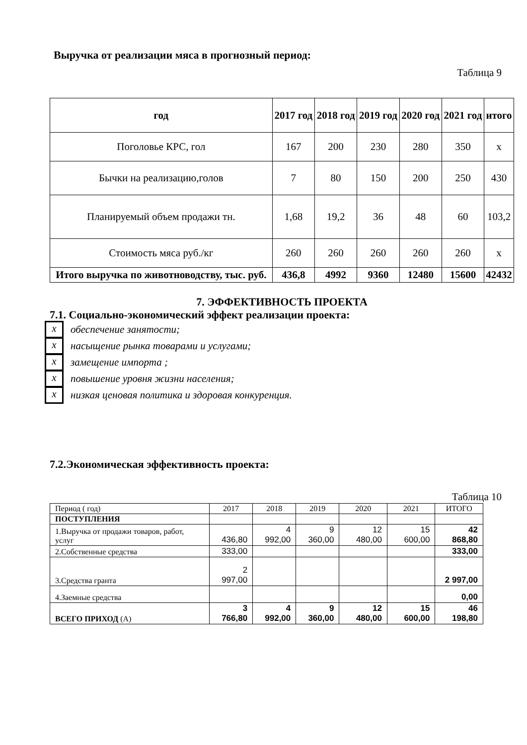Выручка от реализации мяса в прогнозный период:
Таблица 9
| год | 2017 год | 2018 год | 2019 год | 2020 год | 2021 год | итого |
| --- | --- | --- | --- | --- | --- | --- |
| Поголовье КРС, гол | 167 | 200 | 230 | 280 | 350 | х |
| Бычки на реализацию,голов | 7 | 80 | 150 | 200 | 250 | 430 |
| Планируемый объем продажи тн. | 1,68 | 19,2 | 36 | 48 | 60 | 103,2 |
| Стоимость мяса руб./кг | 260 | 260 | 260 | 260 | 260 | х |
| Итого выручка по животноводству, тыс. руб. | 436,8 | 4992 | 9360 | 12480 | 15600 | 42432 |
7. ЭФФЕКТИВНОСТЬ ПРОЕКТА
7.1. Социально-экономический эффект реализации проекта:
х обеспечение занятости;
х насыщение рынка товарами и услугами;
х замещение импорта ;
х повышение уровня жизни населения;
х низкая ценовая политика и здоровая конкуренция.
7.2.Экономическая эффективность проекта:
Таблица 10
| Период ( год) | 2017 | 2018 | 2019 | 2020 | 2021 | ИТОГО |
| ПОСТУПЛЕНИЯ | | | | | | |
| 1.Выручка от продажи товаров, работ, услуг | 436,80 | 4 992,00 | 9 360,00 | 12 480,00 | 15 600,00 | 42 868,80 |
| 2.Собственные средства | 333,00 | | | | | 333,00 |
| 3.Средства гранта | 2 997,00 | | | | | 2 997,00 |
| 4.Заемные средства | | | | | | 0,00 |
| ВСЕГО ПРИХОД (А) | 3 766,80 | 4 992,00 | 9 360,00 | 12 480,00 | 15 600,00 | 46 198,80 |